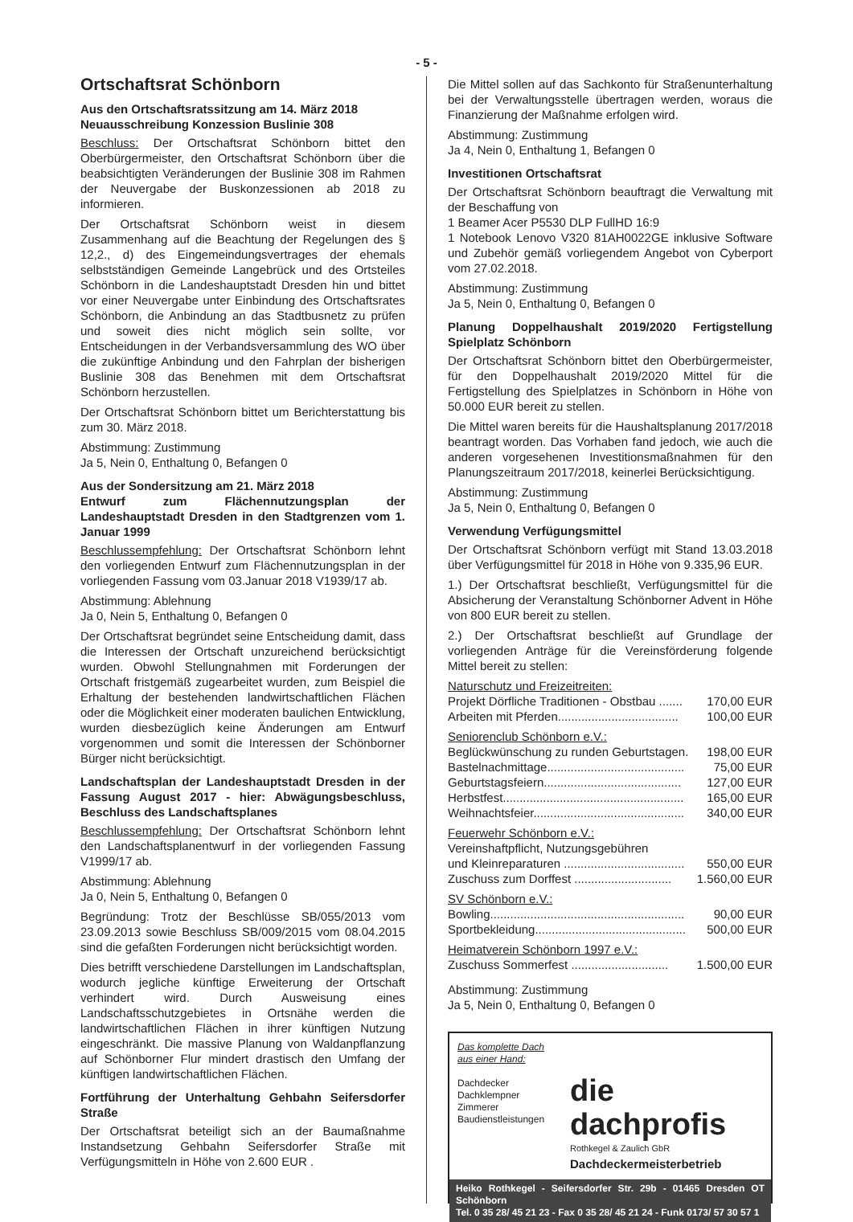- 5 -
Ortschaftsrat Schönborn
Aus den Ortschaftsratssitzung am 14. März 2018
Neuausschreibung Konzession Buslinie 308
Beschluss: Der Ortschaftsrat Schönborn bittet den Oberbürgermeister, den Ortschaftsrat Schönborn über die beabsichtigten Veränderungen der Buslinie 308 im Rahmen der Neuvergabe der Buskonzessionen ab 2018 zu informieren.
Der Ortschaftsrat Schönborn weist in diesem Zusammenhang auf die Beachtung der Regelungen des § 12,2., d) des Eingemeindungsvertrages der ehemals selbstständigen Gemeinde Langebrück und des Ortsteiles Schönborn in die Landeshauptstadt Dresden hin und bittet vor einer Neuvergabe unter Einbindung des Ortschaftsrates Schönborn, die Anbindung an das Stadtbusnetz zu prüfen und soweit dies nicht möglich sein sollte, vor Entscheidungen in der Verbandsversammlung des WO über die zukünftige Anbindung und den Fahrplan der bisherigen Buslinie 308 das Benehmen mit dem Ortschaftsrat Schönborn herzustellen.
Der Ortschaftsrat Schönborn bittet um Berichterstattung bis zum 30. März 2018.
Abstimmung: Zustimmung
Ja 5, Nein 0, Enthaltung 0, Befangen 0
Aus der Sondersitzung am 21. März 2018
Entwurf zum Flächennutzungsplan der Landeshauptstadt Dresden in den Stadtgrenzen vom 1. Januar 1999
Beschlussempfehlung: Der Ortschaftsrat Schönborn lehnt den vorliegenden Entwurf zum Flächennutzungsplan in der vorliegenden Fassung vom 03.Januar 2018 V1939/17 ab.
Abstimmung: Ablehnung
Ja 0, Nein 5, Enthaltung 0, Befangen 0
Der Ortschaftsrat begründet seine Entscheidung damit, dass die Interessen der Ortschaft unzureichend berücksichtigt wurden. Obwohl Stellungnahmen mit Forderungen der Ortschaft fristgemäß zugearbeitet wurden, zum Beispiel die Erhaltung der bestehenden landwirtschaftlichen Flächen oder die Möglichkeit einer moderaten baulichen Entwicklung, wurden diesbezüglich keine Änderungen am Entwurf vorgenommen und somit die Interessen der Schönborner Bürger nicht berücksichtigt.
Landschaftsplan der Landeshauptstadt Dresden in der Fassung August 2017 - hier: Abwägungsbeschluss, Beschluss des Landschaftsplanes
Beschlussempfehlung: Der Ortschaftsrat Schönborn lehnt den Landschaftsplanentwurf in der vorliegenden Fassung V1999/17 ab.
Abstimmung: Ablehnung
Ja 0, Nein 5, Enthaltung 0, Befangen 0
Begründung: Trotz der Beschlüsse SB/055/2013 vom 23.09.2013 sowie Beschluss SB/009/2015 vom 08.04.2015 sind die gefaßten Forderungen nicht berücksichtigt worden.
Dies betrifft verschiedene Darstellungen im Landschaftsplan, wodurch jegliche künftige Erweiterung der Ortschaft verhindert wird. Durch Ausweisung eines Landschaftsschutzgebietes in Ortsnähe werden die landwirtschaftlichen Flächen in ihrer künftigen Nutzung eingeschränkt. Die massive Planung von Waldanpflanzung auf Schönborner Flur mindert drastisch den Umfang der künftigen landwirtschaftlichen Flächen.
Fortführung der Unterhaltung Gehbahn Seifersdorfer Straße
Der Ortschaftsrat beteiligt sich an der Baumaßnahme Instandsetzung Gehbahn Seifersdorfer Straße mit Verfügungsmitteln in Höhe von 2.600 EUR .
Die Mittel sollen auf das Sachkonto für Straßenunterhaltung bei der Verwaltungsstelle übertragen werden, woraus die Finanzierung der Maßnahme erfolgen wird.
Abstimmung: Zustimmung
Ja 4, Nein 0, Enthaltung 1, Befangen 0
Investitionen Ortschaftsrat
Der Ortschaftsrat Schönborn beauftragt die Verwaltung mit der Beschaffung von
1 Beamer Acer P5530 DLP FullHD 16:9
1 Notebook Lenovo V320 81AH0022GE inklusive Software und Zubehör gemäß vorliegendem Angebot von Cyberport vom 27.02.2018.
Abstimmung: Zustimmung
Ja 5, Nein 0, Enthaltung 0, Befangen 0
Planung Doppelhaushalt 2019/2020 Fertigstellung Spielplatz Schönborn
Der Ortschaftsrat Schönborn bittet den Oberbürgermeister, für den Doppelhaushalt 2019/2020 Mittel für die Fertigstellung des Spielplatzes in Schönborn in Höhe von 50.000 EUR bereit zu stellen.
Die Mittel waren bereits für die Haushaltsplanung 2017/2018 beantragt worden. Das Vorhaben fand jedoch, wie auch die anderen vorgesehenen Investitionsmaßnahmen für den Planungszeitraum 2017/2018, keinerlei Berücksichtigung.
Abstimmung: Zustimmung
Ja 5, Nein 0, Enthaltung 0, Befangen 0
Verwendung Verfügungsmittel
Der Ortschaftsrat Schönborn verfügt mit Stand 13.03.2018 über Verfügungsmittel für 2018 in Höhe von 9.335,96 EUR.
1.) Der Ortschaftsrat beschließt, Verfügungsmittel für die Absicherung der Veranstaltung Schönborner Advent in Höhe von 800 EUR bereit zu stellen.
2.) Der Ortschaftsrat beschließt auf Grundlage der vorliegenden Anträge für die Vereinsförderung folgende Mittel bereit zu stellen:
Naturschutz und Freizeitreiten:
Projekt Dörfliche Traditionen - Obstbau ....... 170,00 EUR
Arbeiten mit Pferden.................................... 100,00 EUR
Seniorenclub Schönborn e.V.:
Beglückwünschung zu runden Geburtstagen. 198,00 EUR
Bastelnachmittage......................................... 75,00 EUR
Geburtstagsfeiern......................................... 127,00 EUR
Herbstfest...................................................... 165,00 EUR
Weihnachtsfeier............................................. 340,00 EUR
Feuerwehr Schönborn e.V.:
Vereinshaftpflicht, Nutzungsgebühren
und Kleinreparaturen .................................... 550,00 EUR
Zuschuss zum Dorffest ............................. 1.560,00 EUR
SV Schönborn e.V.:
Bowling.......................................................... 90,00 EUR
Sportbekleidung............................................. 500,00 EUR
Heimatverein Schönborn 1997 e.V.:
Zuschuss Sommerfest ............................. 1.500,00 EUR
Abstimmung: Zustimmung
Ja 5, Nein 0, Enthaltung 0, Befangen 0
Das komplette Dach
aus einer Hand:
Dachdecker
Dachklempner
Zimmerer
Baudienstleistungen
die dachprofis
Rothkegel & Zaulich GbR
Dachdeckermeisterbetrieb
Heiko Rothkegel - Seifersdorfer Str. 29b - 01465 Dresden OT Schönborn
Tel. 0 35 28/ 45 21 23 - Fax 0 35 28/ 45 21 24 - Funk 0173/ 57 30 57 1